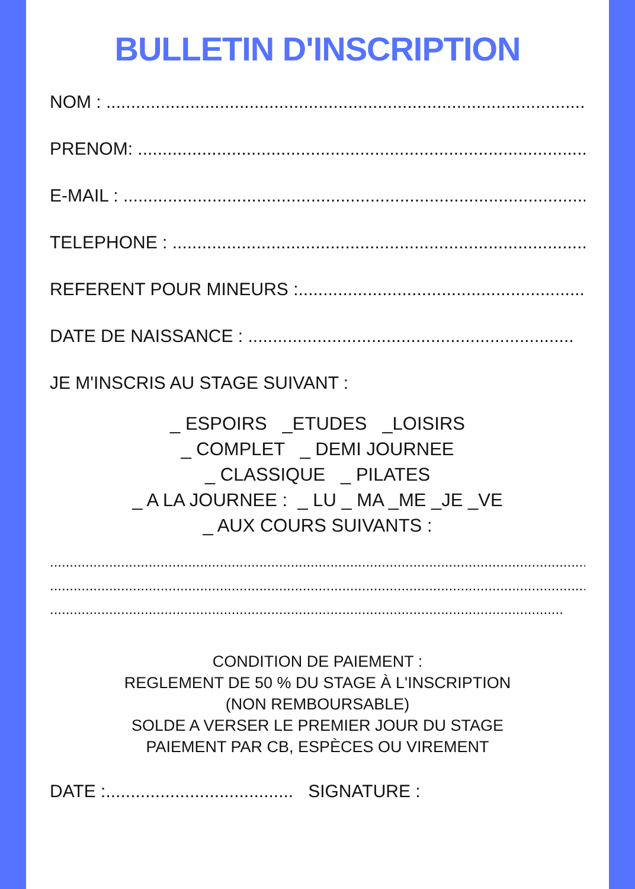BULLETIN D'INSCRIPTION
NOM : ..........................................................................................................
PRENOM: ....................................................................................................
E-MAIL : .......................................................................................................
TELEPHONE : ..........................................................................................
REFERENT POUR MINEURS :...............................................................
DATE DE NAISSANCE : ..................................................................
JE M'INSCRIS AU STAGE SUIVANT :
_ ESPOIRS _ETUDES _LOISIRS
_ COMPLET _ DEMI JOURNEE
_ CLASSIQUE _ PILATES
_ A LA JOURNEE : _ LU _ MA _ME _JE _VE
_ AUX COURS SUIVANTS :
....................................................................................................................................................
....................................................................................................................................................
..................................................................................................................................
CONDITION DE PAIEMENT :
REGLEMENT DE 50 % DU STAGE À L'INSCRIPTION
(NON REMBOURSABLE)
SOLDE A VERSER LE PREMIER JOUR DU STAGE
PAIEMENT PAR CB, ESPÈCES OU VIREMENT
DATE :...................................... SIGNATURE :